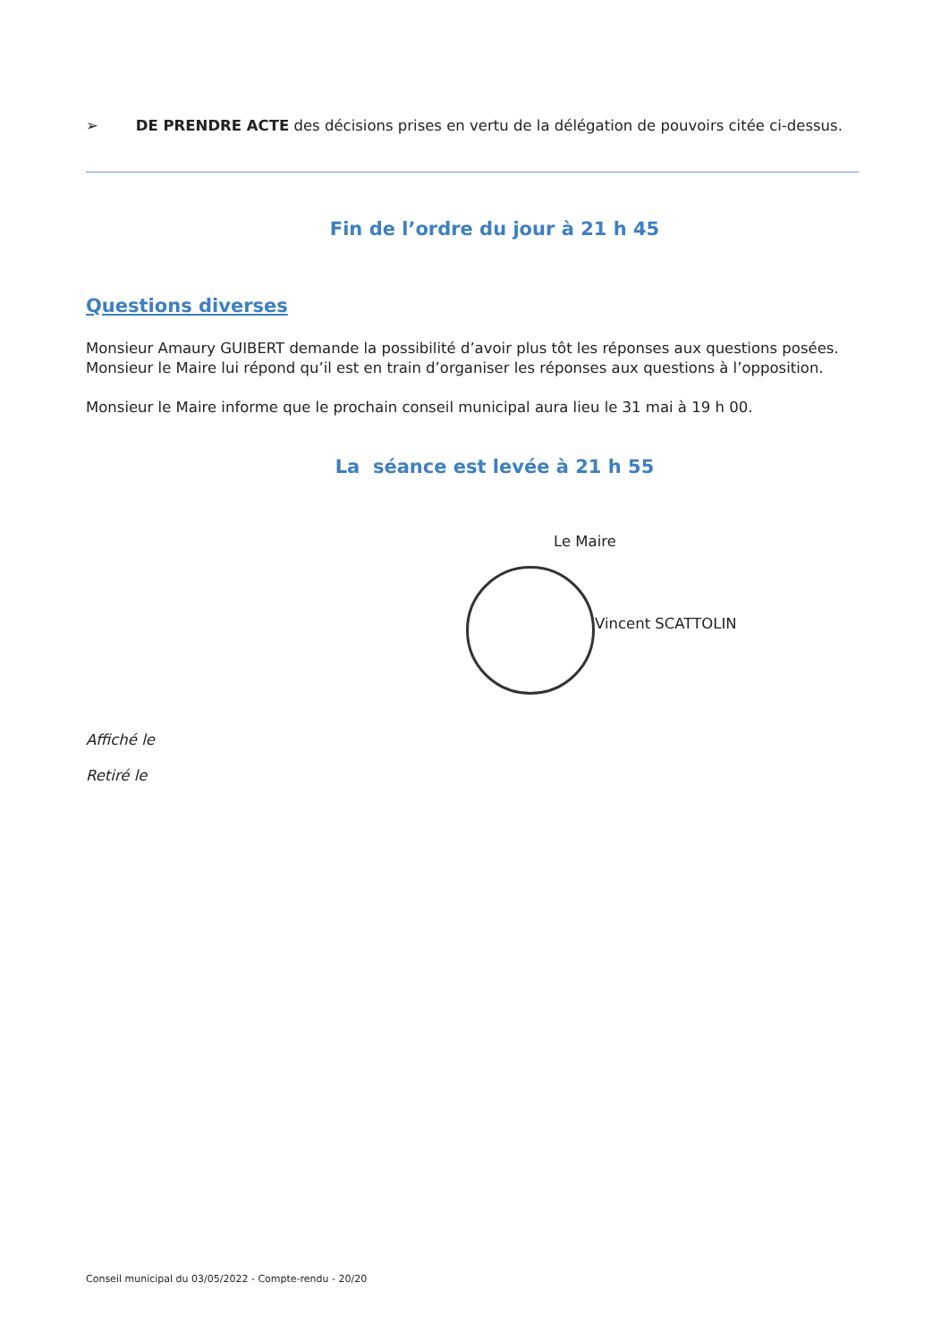➢ DE PRENDRE ACTE des décisions prises en vertu de la délégation de pouvoirs citée ci-dessus.
Fin de l’ordre du jour à 21 h 45
Questions diverses
Monsieur Amaury GUIBERT demande la possibilité d’avoir plus tôt les réponses aux questions posées.
Monsieur le Maire lui répond qu’il est en train d’organiser les réponses aux questions à l’opposition.
Monsieur le Maire informe que le prochain conseil municipal aura lieu le 31 mai à 19 h 00.
La séance est levée à 21 h 55
Le Maire
Vincent SCATTOLIN
Affiché le
Retiré le
Conseil municipal du 03/05/2022 - Compte-rendu - 20/20